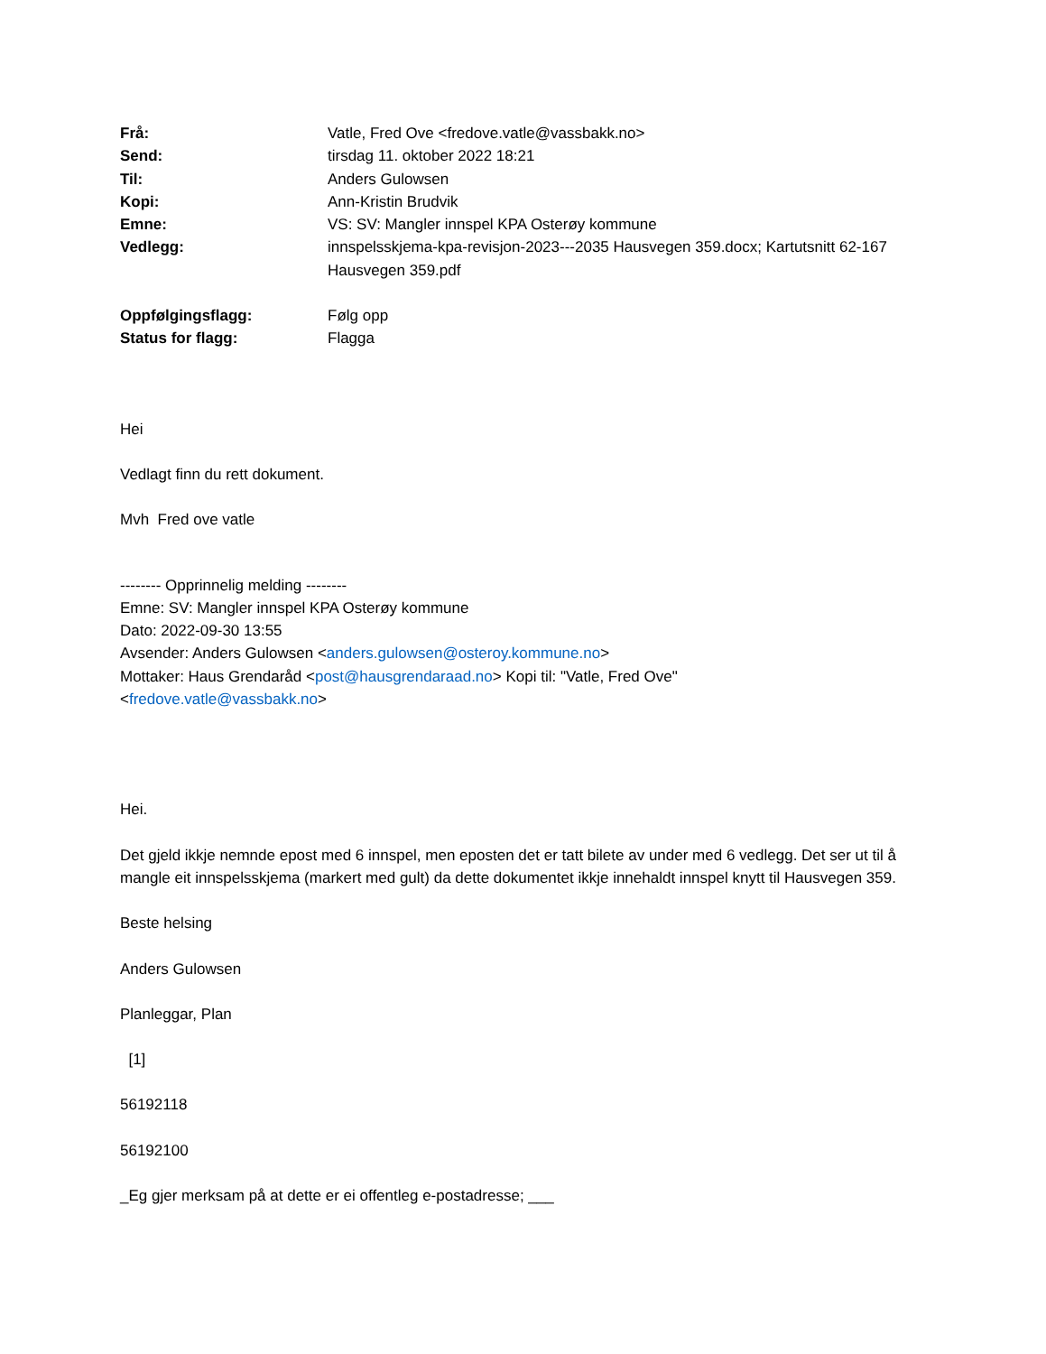| Frå: | Vatle, Fred Ove <fredove.vatle@vassbakk.no> |
| Send: | tirsdag 11. oktober 2022 18:21 |
| Til: | Anders Gulowsen |
| Kopi: | Ann-Kristin Brudvik |
| Emne: | VS: SV: Mangler innspel KPA Osterøy kommune |
| Vedlegg: | innspelsskjema-kpa-revisjon-2023---2035 Hausvegen 359.docx; Kartutsnitt 62-167 Hausvegen 359.pdf |
| Oppfølgingsflagg: | Følg opp |
| Status for flagg: | Flagga |
Hei
Vedlagt finn du rett dokument.
Mvh Fred ove vatle
-------- Opprinnelig melding --------
Emne: SV: Mangler innspel KPA Osterøy kommune
Dato: 2022-09-30 13:55
Avsender: Anders Gulowsen <anders.gulowsen@osteroy.kommune.no>
Mottaker: Haus Grendaråd <post@hausgrendaraad.no> Kopi til: "Vatle, Fred Ove"
<fredove.vatle@vassbakk.no>
Hei.
Det gjeld ikkje nemnde epost med 6 innspel, men eposten det er tatt bilete av under med 6 vedlegg. Det ser ut til å mangle eit innspelsskjema (markert med gult) da dette dokumentet ikkje innehaldt innspel knytt til Hausvegen 359.
Beste helsing
Anders Gulowsen
Planleggar, Plan
[1]
56192118
56192100
_Eg gjer merksam på at dette er ei offentleg e-postadresse; ___